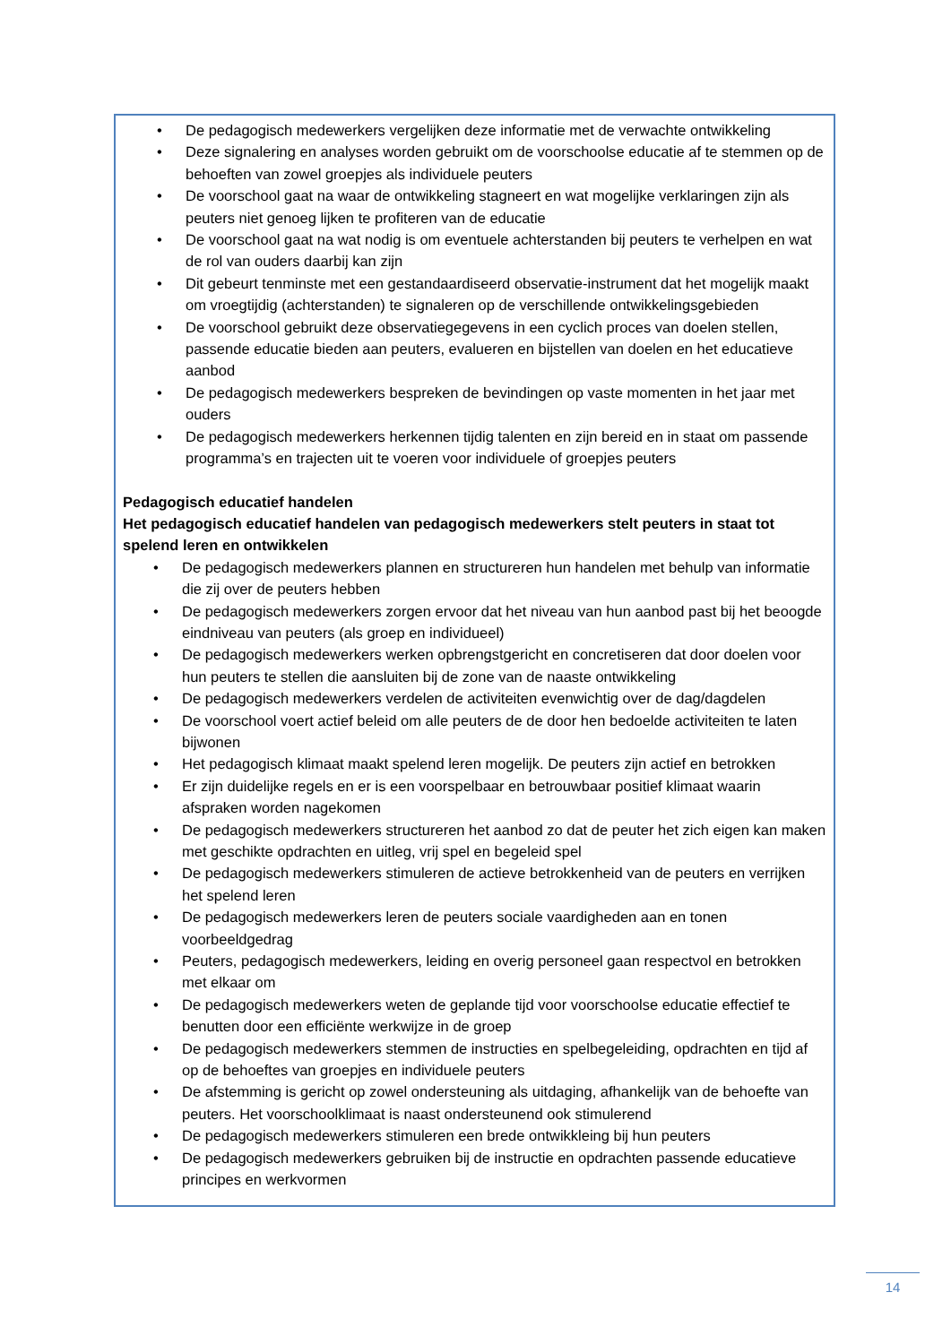• De pedagogisch medewerkers vergelijken deze informatie met de verwachte ontwikkeling
• Deze signalering en analyses worden gebruikt om de voorschoolse educatie af te stemmen op de behoeften van zowel groepjes als individuele peuters
• De voorschool gaat na waar de ontwikkeling stagneert en wat mogelijke verklaringen zijn als peuters niet genoeg lijken te profiteren van de educatie
• De voorschool gaat na wat nodig is om eventuele achterstanden bij peuters te verhelpen en wat de rol van ouders daarbij kan zijn
• Dit gebeurt tenminste met een gestandaardiseerd observatie-instrument dat het mogelijk maakt om vroegtijdig (achterstanden) te signaleren op de verschillende ontwikkelingsgebieden
• De voorschool gebruikt deze observatiegegevens in een cyclich proces van doelen stellen, passende educatie bieden aan peuters, evalueren en bijstellen van doelen en het educatieve aanbod
• De pedagogisch medewerkers bespreken de bevindingen op vaste momenten in het jaar met ouders
• De pedagogisch medewerkers herkennen tijdig talenten en zijn bereid en in staat om passende programma’s en trajecten uit te voeren voor individuele of groepjes peuters
Pedagogisch educatief handelen
Het pedagogisch educatief handelen van pedagogisch medewerkers stelt peuters in staat tot spelend leren en ontwikkelen
• De pedagogisch medewerkers plannen en structureren hun handelen met behulp van informatie die zij over de peuters hebben
• De pedagogisch medewerkers zorgen ervoor dat het niveau van hun aanbod past bij het beoogde eindniveau van peuters (als groep en individueel)
• De pedagogisch medewerkers werken opbrengstgericht en concretiseren dat door doelen voor hun peuters te stellen die aansluiten bij de zone van de naaste ontwikkeling
• De pedagogisch medewerkers verdelen de activiteiten evenwichtig over de dag/dagdelen
• De voorschool voert actief beleid om alle peuters de de door hen bedoelde activiteiten te laten bijwonen
• Het pedagogisch klimaat maakt spelend leren mogelijk. De peuters zijn actief en betrokken
• Er zijn duidelijke regels en er is een voorspelbaar en betrouwbaar positief klimaat waarin afspraken worden nagekomen
• De pedagogisch medewerkers structureren het aanbod zo dat de peuter het zich eigen kan maken met geschikte opdrachten en uitleg, vrij spel en begeleid spel
• De pedagogisch medewerkers stimuleren de actieve betrokkenheid van de peuters en verrijken het spelend leren
• De pedagogisch medewerkers leren de peuters sociale vaardigheden aan en tonen voorbeeldgedrag
• Peuters, pedagogisch medewerkers, leiding en overig personeel gaan respectvol en betrokken met elkaar om
• De pedagogisch medewerkers weten de geplande tijd voor voorschoolse educatie effectief te benutten door een efficiënte werkwijze in de groep
• De pedagogisch medewerkers stemmen de instructies en spelbegeleiding, opdrachten en tijd af op de behoeftes van groepjes en individuele peuters
• De afstemming is gericht op zowel ondersteuning als uitdaging, afhankelijk van de behoefte van peuters. Het voorschoolklimaat is naast ondersteunend ook stimulerend
• De pedagogisch medewerkers stimuleren een brede ontwikkleing bij hun peuters
• De pedagogisch medewerkers gebruiken bij de instructie en opdrachten passende educatieve principes en werkvormen
14